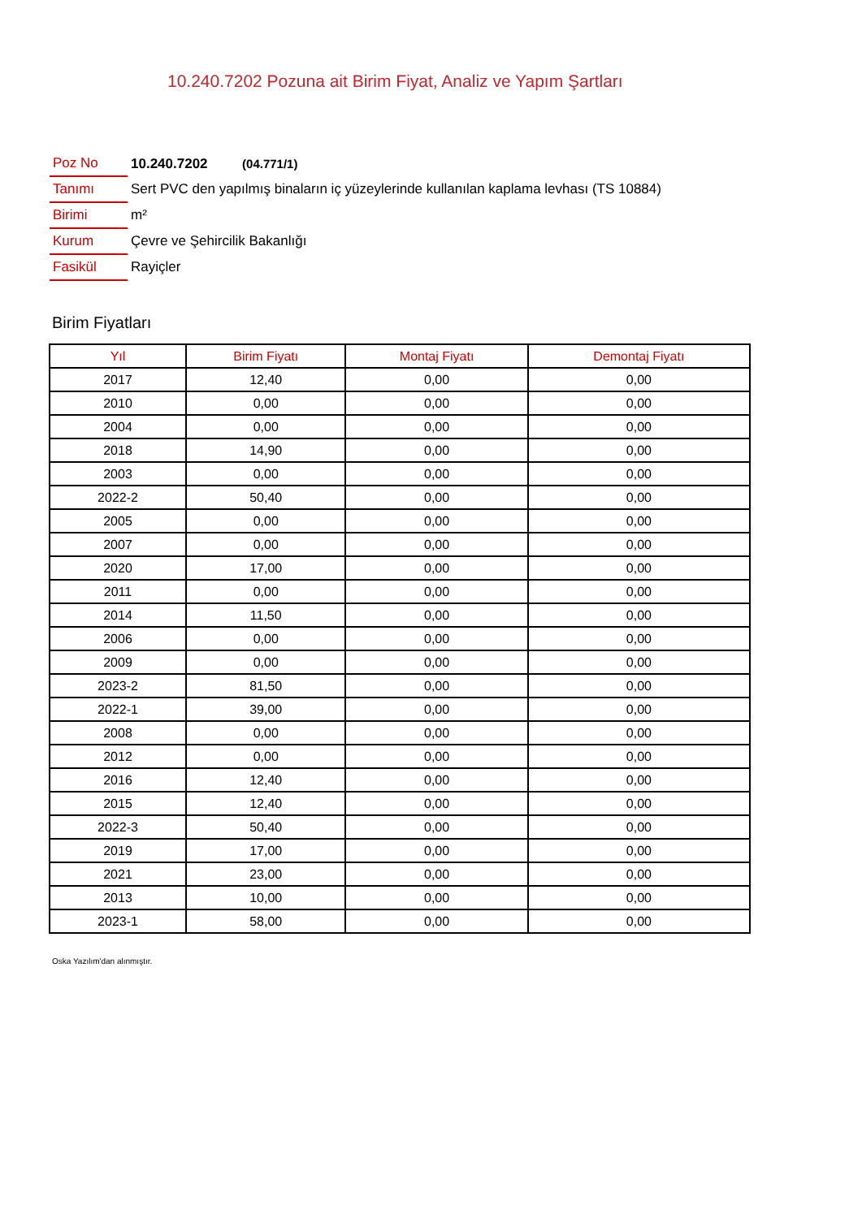10.240.7202 Pozuna ait Birim Fiyat, Analiz ve Yapım Şartları
| Poz No | 10.240.7202 (04.771/1) |
| Tanımı | Sert PVC den yapılmış binaların iç yüzeylerinde kullanılan kaplama levhası (TS 10884) |
| Birimi | m² |
| Kurum | Çevre ve Şehircilik Bakanlığı |
| Fasikül | Rayiçler |
Birim Fiyatları
| Yıl | Birim Fiyatı | Montaj Fiyatı | Demontaj Fiyatı |
| --- | --- | --- | --- |
| 2017 | 12,40 | 0,00 | 0,00 |
| 2010 | 0,00 | 0,00 | 0,00 |
| 2004 | 0,00 | 0,00 | 0,00 |
| 2018 | 14,90 | 0,00 | 0,00 |
| 2003 | 0,00 | 0,00 | 0,00 |
| 2022-2 | 50,40 | 0,00 | 0,00 |
| 2005 | 0,00 | 0,00 | 0,00 |
| 2007 | 0,00 | 0,00 | 0,00 |
| 2020 | 17,00 | 0,00 | 0,00 |
| 2011 | 0,00 | 0,00 | 0,00 |
| 2014 | 11,50 | 0,00 | 0,00 |
| 2006 | 0,00 | 0,00 | 0,00 |
| 2009 | 0,00 | 0,00 | 0,00 |
| 2023-2 | 81,50 | 0,00 | 0,00 |
| 2022-1 | 39,00 | 0,00 | 0,00 |
| 2008 | 0,00 | 0,00 | 0,00 |
| 2012 | 0,00 | 0,00 | 0,00 |
| 2016 | 12,40 | 0,00 | 0,00 |
| 2015 | 12,40 | 0,00 | 0,00 |
| 2022-3 | 50,40 | 0,00 | 0,00 |
| 2019 | 17,00 | 0,00 | 0,00 |
| 2021 | 23,00 | 0,00 | 0,00 |
| 2013 | 10,00 | 0,00 | 0,00 |
| 2023-1 | 58,00 | 0,00 | 0,00 |
Oska Yazılım'dan alınmıştır.